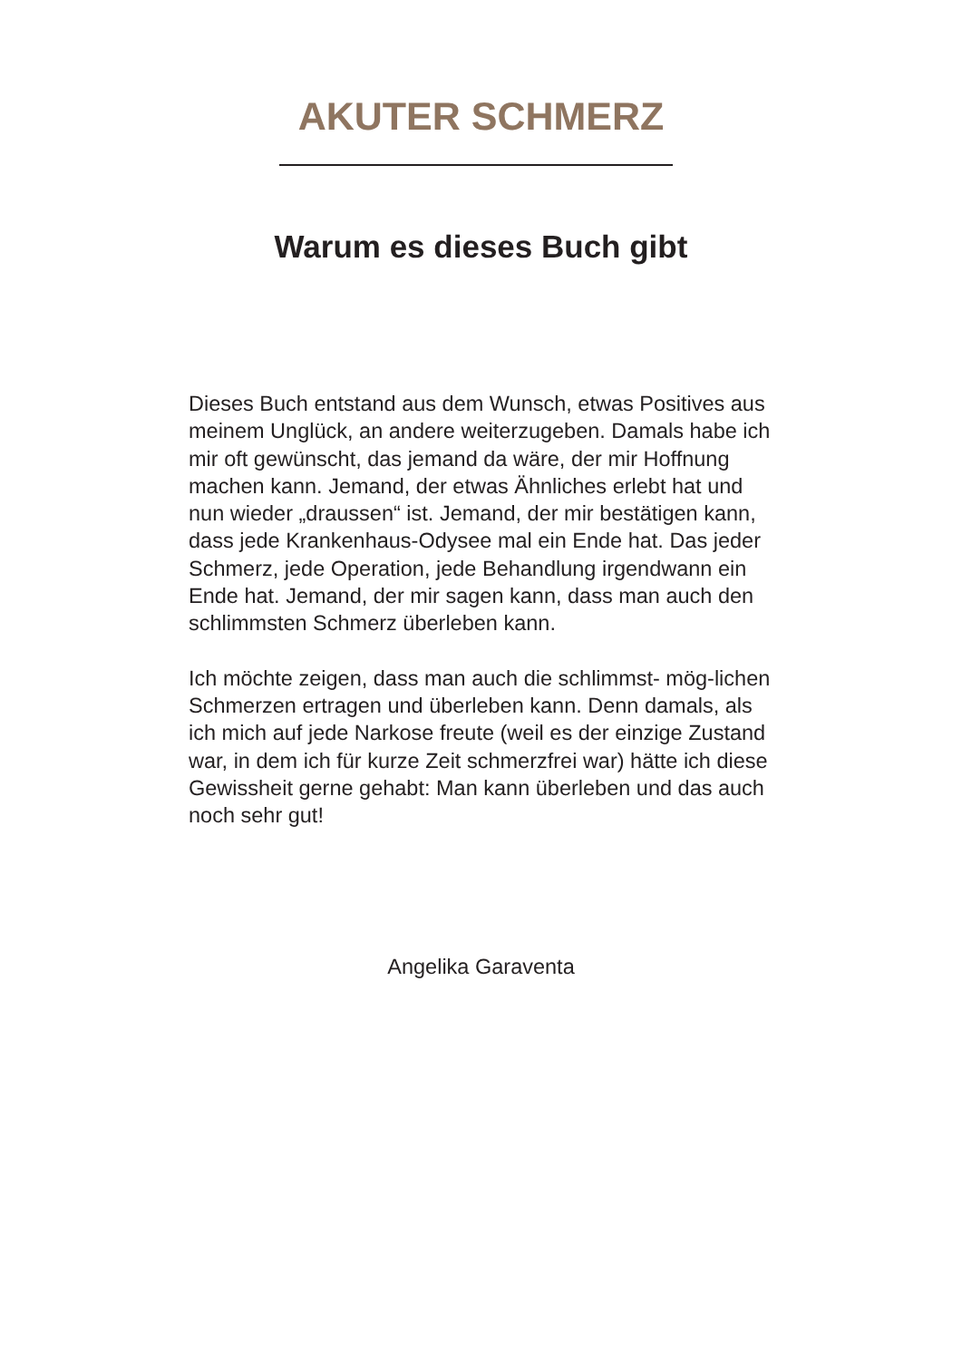AKUTER SCHMERZ
Warum es dieses Buch gibt
Dieses Buch entstand aus dem Wunsch, etwas Positives aus meinem Unglück, an andere weiterzugeben. Damals habe ich mir oft gewünscht, das jemand da wäre, der mir Hoffnung machen kann. Jemand, der etwas Ähnliches erlebt hat und nun wieder „draussen“ ist. Jemand, der mir bestätigen kann, dass jede Krankenhaus-Odysee mal ein Ende hat. Das jeder Schmerz, jede Operation, jede Behandlung irgendwann ein Ende hat. Jemand, der mir sagen kann, dass man auch den schlimmsten Schmerz überleben kann.
Ich möchte zeigen, dass man auch die schlimmst- mög-lichen Schmerzen ertragen und überleben kann. Denn damals, als ich mich auf jede Narkose freute (weil es der einzige Zustand war, in dem ich für kurze Zeit schmerzfrei war) hätte ich diese Gewissheit gerne gehabt: Man kann überleben und das auch noch sehr gut!
Angelika Garaventa